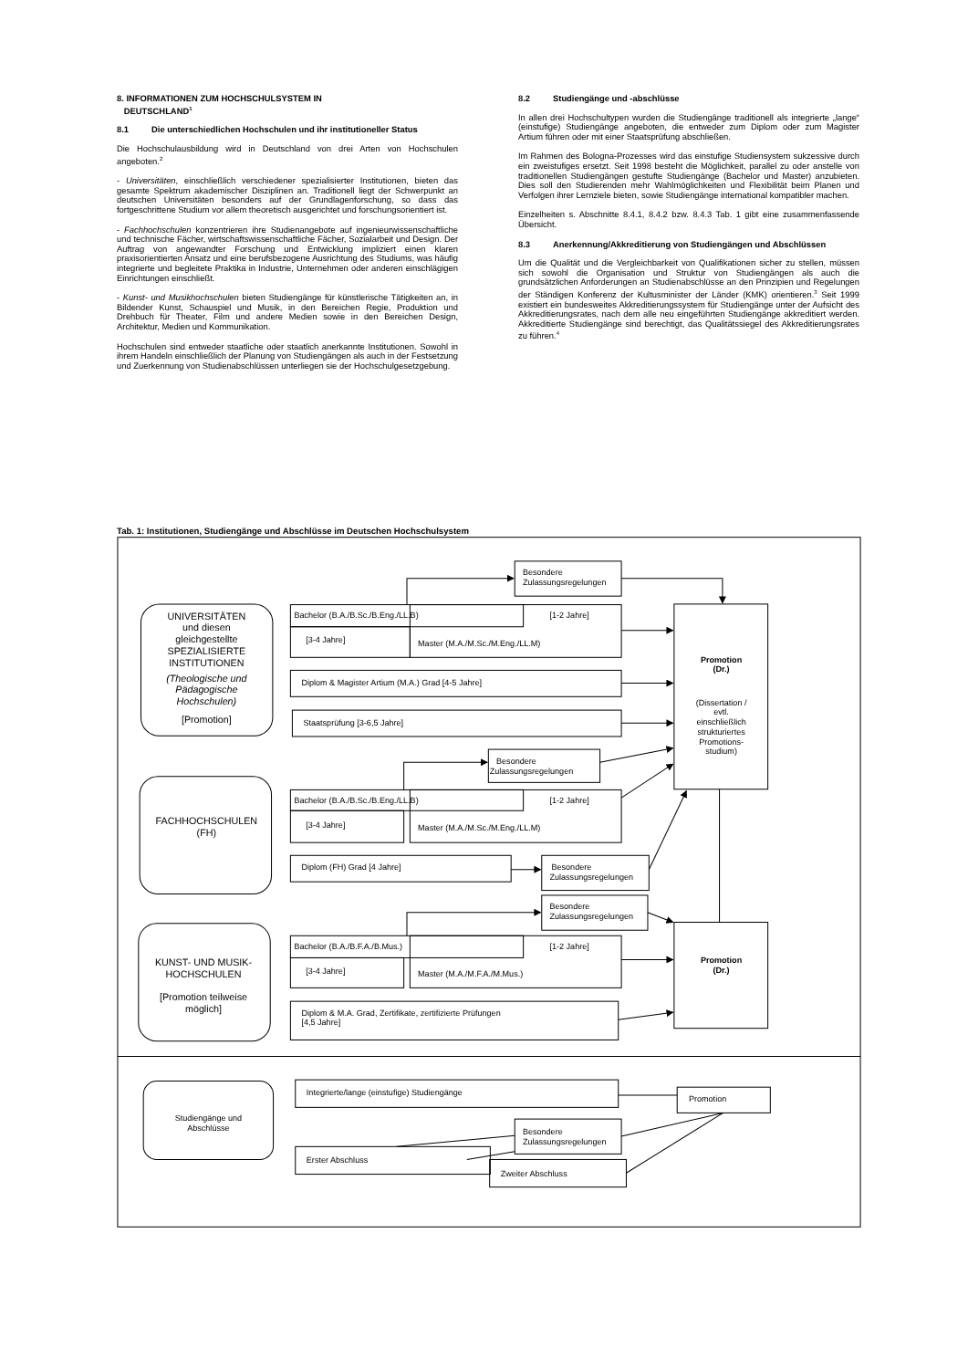8. INFORMATIONEN ZUM HOCHSCHULSYSTEM IN
DEUTSCHLAND<sup>1</sup>
8.1 Die unterschiedlichen Hochschulen und ihr institutioneller Status
Die Hochschulausbildung wird in Deutschland von drei Arten von Hochschulen angeboten.<sup>2</sup>
- Universitäten, einschließlich verschiedener spezialisierter Institutionen, bieten das gesamte Spektrum akademischer Disziplinen an. Traditionell liegt der Schwerpunkt an deutschen Universitäten besonders auf der Grundlagenforschung, so dass das fortgeschrittene Studium vor allem theoretisch ausgerichtet und forschungsorientiert ist.
- Fachhochschulen konzentrieren ihre Studienangebote auf ingenieurwissenschaftliche und technische Fächer, wirtschaftswissenschaftliche Fächer, Sozialarbeit und Design. Der Auftrag von angewandter Forschung und Entwicklung impliziert einen klaren praxisorientierten Ansatz und eine berufsbezogene Ausrichtung des Studiums, was häufig integrierte und begleitete Praktika in Industrie, Unternehmen oder anderen einschlägigen Einrichtungen einschließt.
- Kunst- und Musikhochschulen bieten Studiengänge für künstlerische Tätigkeiten an, in Bildender Kunst, Schauspiel und Musik, in den Bereichen Regie, Produktion und Drehbuch für Theater, Film und andere Medien sowie in den Bereichen Design, Architektur, Medien und Kommunikation.
Hochschulen sind entweder staatliche oder staatlich anerkannte Institutionen. Sowohl in ihrem Handeln einschließlich der Planung von Studiengängen als auch in der Festsetzung und Zuerkennung von Studienabschlüssen unterliegen sie der Hochschulgesetzgebung.
8.2 Studiengänge und -abschlüsse
In allen drei Hochschultypen wurden die Studiengänge traditionell als integrierte „lange“ (einstufige) Studiengänge angeboten, die entweder zum Diplom oder zum Magister Artium führen oder mit einer Staatsprüfung abschließen.
Im Rahmen des Bologna-Prozesses wird das einstufige Studiensystem sukzessive durch ein zweistufiges ersetzt. Seit 1998 besteht die Möglichkeit, parallel zu oder anstelle von traditionellen Studiengängen gestufte Studiengänge (Bachelor und Master) anzubieten. Dies soll den Studierenden mehr Wahlmöglichkeiten und Flexibilität beim Planen und Verfolgen ihrer Lernziele bieten, sowie Studiengänge international kompatibler machen.
Einzelheiten s. Abschnitte 8.4.1, 8.4.2 bzw. 8.4.3 Tab. 1 gibt eine zusammenfassende Übersicht.
8.3 Anerkennung/Akkreditierung von Studiengängen und Abschlüssen
Um die Qualität und die Vergleichbarkeit von Qualifikationen sicher zu stellen, müssen sich sowohl die Organisation und Struktur von Studiengängen als auch die grundsätzlichen Anforderungen an Studienabschlüsse an den Prinzipien und Regelungen der Ständigen Konferenz der Kultusminister der Länder (KMK) orientieren.<sup>3</sup> Seit 1999 existiert ein bundesweites Akkreditierungssystem für Studiengänge unter der Aufsicht des Akkreditierungsrates, nach dem alle neu eingeführten Studiengänge akkreditiert werden. Akkreditierte Studiengänge sind berechtigt, das Qualitätssiegel des Akkreditierungsrates zu führen.<sup>4</sup>
Tab. 1: Institutionen, Studiengänge und Abschlüsse im Deutschen Hochschulsystem
UNIVERSITÄTEN
und diesen
gleichgestellte
SPEZIALISIERTE
INSTITUTIONEN
(Theologische und
Pädagogische
Hochschulen)
[Promotion]
FACHHOCHSCHULEN
(FH)
KUNST- UND MUSIK-
HOCHSCHULEN
[Promotion teilweise
möglich]
Studiengänge und
Abschlüsse
Besondere
Zulassungsregelungen
Bachelor (B.A./B.Sc./B.Eng./LL.B)
[1-2 Jahre]
[3-4 Jahre]
Master (M.A./M.Sc./M.Eng./LL.M)
Diplom & Magister Artium (M.A.) Grad [4-5 Jahre]
Staatsprüfung [3-6,5 Jahre]
Besondere
Zulassungsregelungen
Bachelor (B.A./B.Sc./B.Eng./LL.B)
[1-2 Jahre]
[3-4 Jahre]
Master (M.A./M.Sc./M.Eng./LL.M)
Diplom (FH) Grad [4 Jahre]
Besondere
Zulassungsregelungen
Besondere
Zulassungsregelungen
Bachelor (B.A./B.F.A./B.Mus.)
[1-2 Jahre]
[3-4 Jahre]
Master (M.A./M.F.A./M.Mus.)
Diplom & M.A. Grad, Zertifikate, zertifizierte Prüfungen
[4,5 Jahre]
Promotion
(Dr.)
Promotion
(Dr.)
(Dissertation /
evtl.
einschließlich
strukturiertes
Promotions-
studium)
Integrierte/lange (einstufige) Studiengänge
Promotion
Besondere
Zulassungsregelungen
Erster Abschluss
Zweiter Abschluss